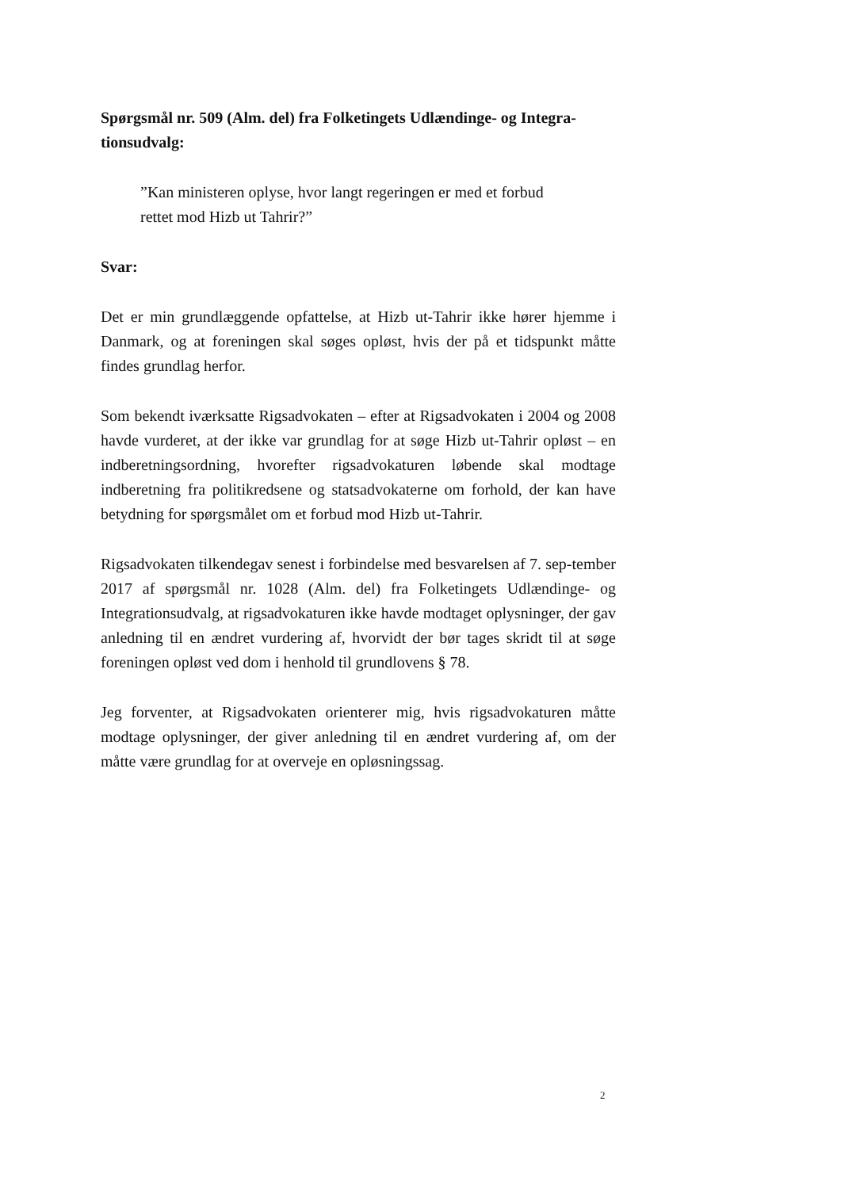Spørgsmål nr. 509 (Alm. del) fra Folketingets Udlændinge- og Integra-tionsudvalg:
”Kan ministeren oplyse, hvor langt regeringen er med et forbud
rettet mod Hizb ut Tahrir?”
Svar:
Det er min grundlæggende opfattelse, at Hizb ut-Tahrir ikke hører hjemme i Danmark, og at foreningen skal søges opløst, hvis der på et tidspunkt måtte findes grundlag herfor.
Som bekendt iværksatte Rigsadvokaten – efter at Rigsadvokaten i 2004 og 2008 havde vurderet, at der ikke var grundlag for at søge Hizb ut-Tahrir opløst – en indberetningsordning, hvorefter rigsadvokaturen løbende skal modtage indberetning fra politikredsene og statsadvokaterne om forhold, der kan have betydning for spørgsmålet om et forbud mod Hizb ut-Tahrir.
Rigsadvokaten tilkendegav senest i forbindelse med besvarelsen af 7. sep-tember 2017 af spørgsmål nr. 1028 (Alm. del) fra Folketingets Udlændinge- og Integrationsudvalg, at rigsadvokaturen ikke havde modtaget oplysninger, der gav anledning til en ændret vurdering af, hvorvidt der bør tages skridt til at søge foreningen opløst ved dom i henhold til grundlovens § 78.
Jeg forventer, at Rigsadvokaten orienterer mig, hvis rigsadvokaturen måtte modtage oplysninger, der giver anledning til en ændret vurdering af, om der måtte være grundlag for at overveje en opløsningssag.
2